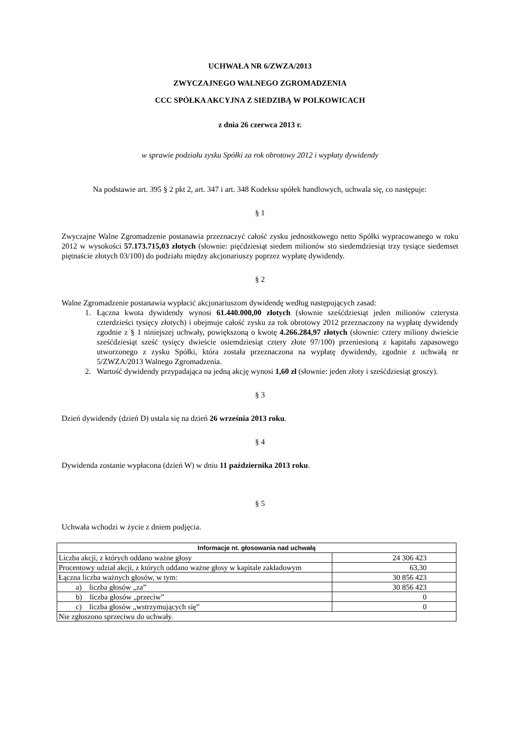UCHWAŁA NR 6/ZWZA/2013
ZWYCZAJNEGO WALNEGO ZGROMADZENIA
CCC SPÓŁKA AKCYJNA Z SIEDZIBĄ W POLKOWICACH
z dnia 26 czerwca 2013 r.
w sprawie podziału zysku Spółki za rok obrotowy 2012 i wypłaty dywidendy
Na podstawie art. 395 § 2 pkt 2, art. 347 i art. 348 Kodeksu spółek handlowych, uchwala się, co następuje:
§ 1
Zwyczajne Walne Zgromadzenie postanawia przeznaczyć całość zysku jednostkowego netto Spółki wypracowanego w roku 2012 w wysokości 57.173.715,03 złotych (słownie: pięćdziesiąt siedem milionów sto siedemdziesiąt trzy tysiące siedemset piętnaście złotych 03/100) do podziału między akcjonariuszy poprzez wypłatę dywidendy.
§ 2
Walne Zgromadzenie postanawia wypłacić akcjonariuszom dywidendę według następujących zasad:
1. Łączna kwota dywidendy wynosi 61.440.000,00 złotych (słownie sześćdziesiąt jeden milionów czterysta czterdzieści tysięcy złotych) i obejmuje całość zysku za rok obrotowy 2012 przeznaczony na wypłatę dywidendy zgodnie z § 1 niniejszej uchwały, powiększoną o kwotę 4.266.284,97 złotych (słownie: cztery miliony dwieście sześćdziesiąt sześć tysięcy dwieście osiemdziesiąt cztery złote 97/100) przeniesioną z kapitału zapasowego utworzonego z zysku Spółki, która została przeznaczona na wypłatę dywidendy, zgodnie z uchwałą nr 5/ZWZA/2013 Walnego Zgromadzenia.
2. Wartość dywidendy przypadająca na jedną akcję wynosi 1,60 zł (słownie: jeden złoty i sześćdziesiąt groszy).
§ 3
Dzień dywidendy (dzień D) ustala się na dzień 26 września 2013 roku.
§ 4
Dywidenda zostanie wypłacona (dzień W) w dniu 11 października 2013 roku.
§ 5
Uchwała wchodzi w życie z dniem podjęcia.
| Informacje nt. głosowania nad uchwałą | |
| --- | --- |
| Liczba akcji, z których oddano ważne głosy | 24 306 423 |
| Procentowy udział akcji, z których oddano ważne głosy w kapitale zakładowym | 63,30 |
| Łączna liczba ważnych głosów, w tym: | 30 856 423 |
| a) liczba głosów „za” | 30 856 423 |
| b) liczba głosów „przeciw” | 0 |
| c) liczba głosów „wstrzymujących się” | 0 |
| Nie zgłoszono sprzeciwu do uchwały. | |